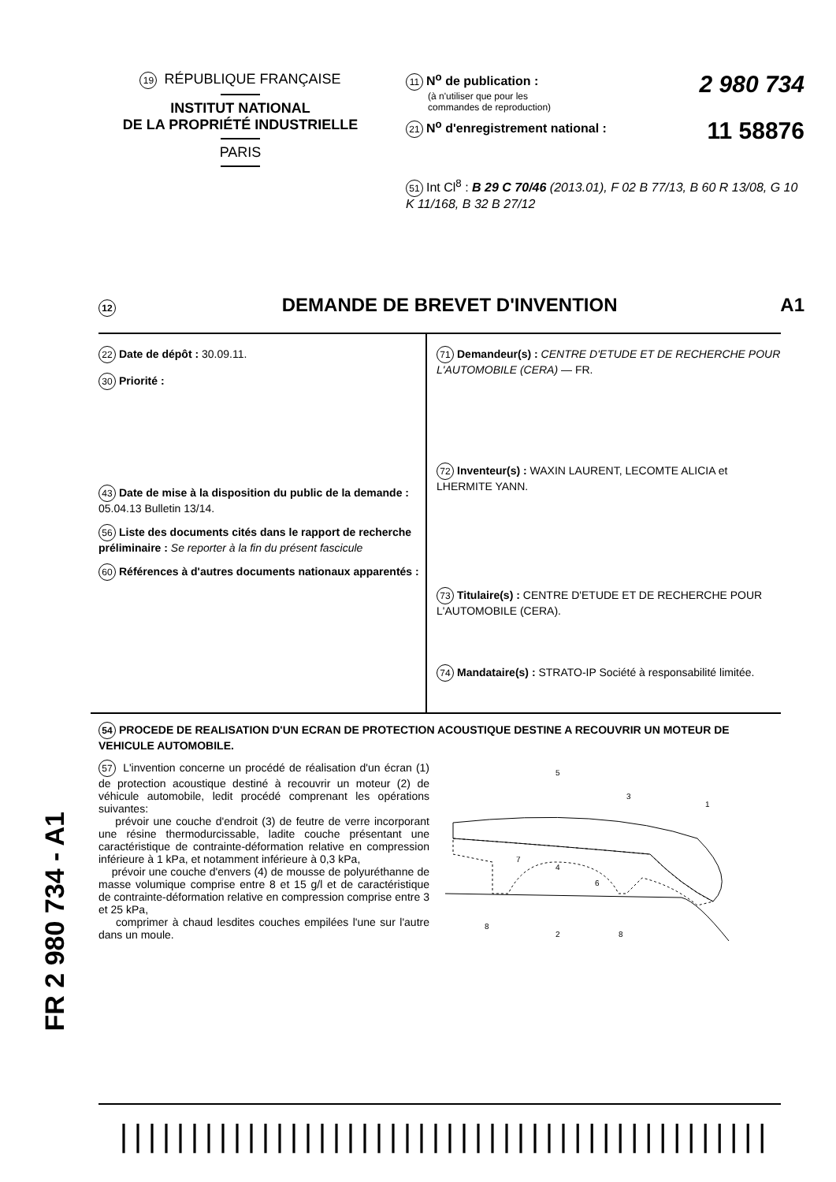19 RÉPUBLIQUE FRANÇAISE
INSTITUT NATIONAL
DE LA PROPRIÉTÉ INDUSTRIELLE
PARIS
2 980 734 11 N<sup>o</sup> de publication :
(à n'utiliser que pour les
commandes de reproduction)
11 58876 21 N<sup>o</sup> d'enregistrement national :
51 Int Cl<sup>8</sup> : B 29 C 70/46 (2013.01), F 02 B 77/13, B 60 R 13/08, G 10 K 11/168, B 32 B 27/12
12 DEMANDE DE BREVET D'INVENTION A1
22 Date de dépôt : 30.09.11.
30 Priorité :
43 Date de mise à la disposition du public de la demande : 05.04.13 Bulletin 13/14.
56 Liste des documents cités dans le rapport de recherche préliminaire : Se reporter à la fin du présent fascicule
60 Références à d'autres documents nationaux apparentés :
71 Demandeur(s) : CENTRE D'ETUDE ET DE RECHERCHE POUR L'AUTOMOBILE (CERA) — FR.
72 Inventeur(s) : WAXIN LAURENT, LECOMTE ALICIA et LHERMITE YANN.
73 Titulaire(s) : CENTRE D'ETUDE ET DE RECHERCHE POUR L'AUTOMOBILE (CERA).
74 Mandataire(s) : STRATO-IP Société à responsabilité limitée.
54 PROCEDE DE REALISATION D'UN ECRAN DE PROTECTION ACOUSTIQUE DESTINE A RECOUVRIR UN MOTEUR DE VEHICULE AUTOMOBILE.
57 L'invention concerne un procédé de réalisation d'un écran (1) de protection acoustique destiné à recouvrir un moteur (2) de véhicule automobile, ledit procédé comprenant les opérations suivantes:
prévoir une couche d'endroit (3) de feutre de verre incorporant une résine thermodurcissable, ladite couche présentant une caractéristique de contrainte-déformation relative en compression inférieure à 1 kPa, et notamment inférieure à 0,3 kPa,
prévoir une couche d'envers (4) de mousse de polyuréthanne de masse volumique comprise entre 8 et 15 g/l et de caractéristique de contrainte-déformation relative en compression comprise entre 3 et 25 kPa,
comprimer à chaud lesdites couches empilées l'une sur l'autre dans un moule.
5
3
1
7
4
6
8
2
8
FR 2 980 734 - A1
||||||||||||||||||||||||||||||||||||||||||||||